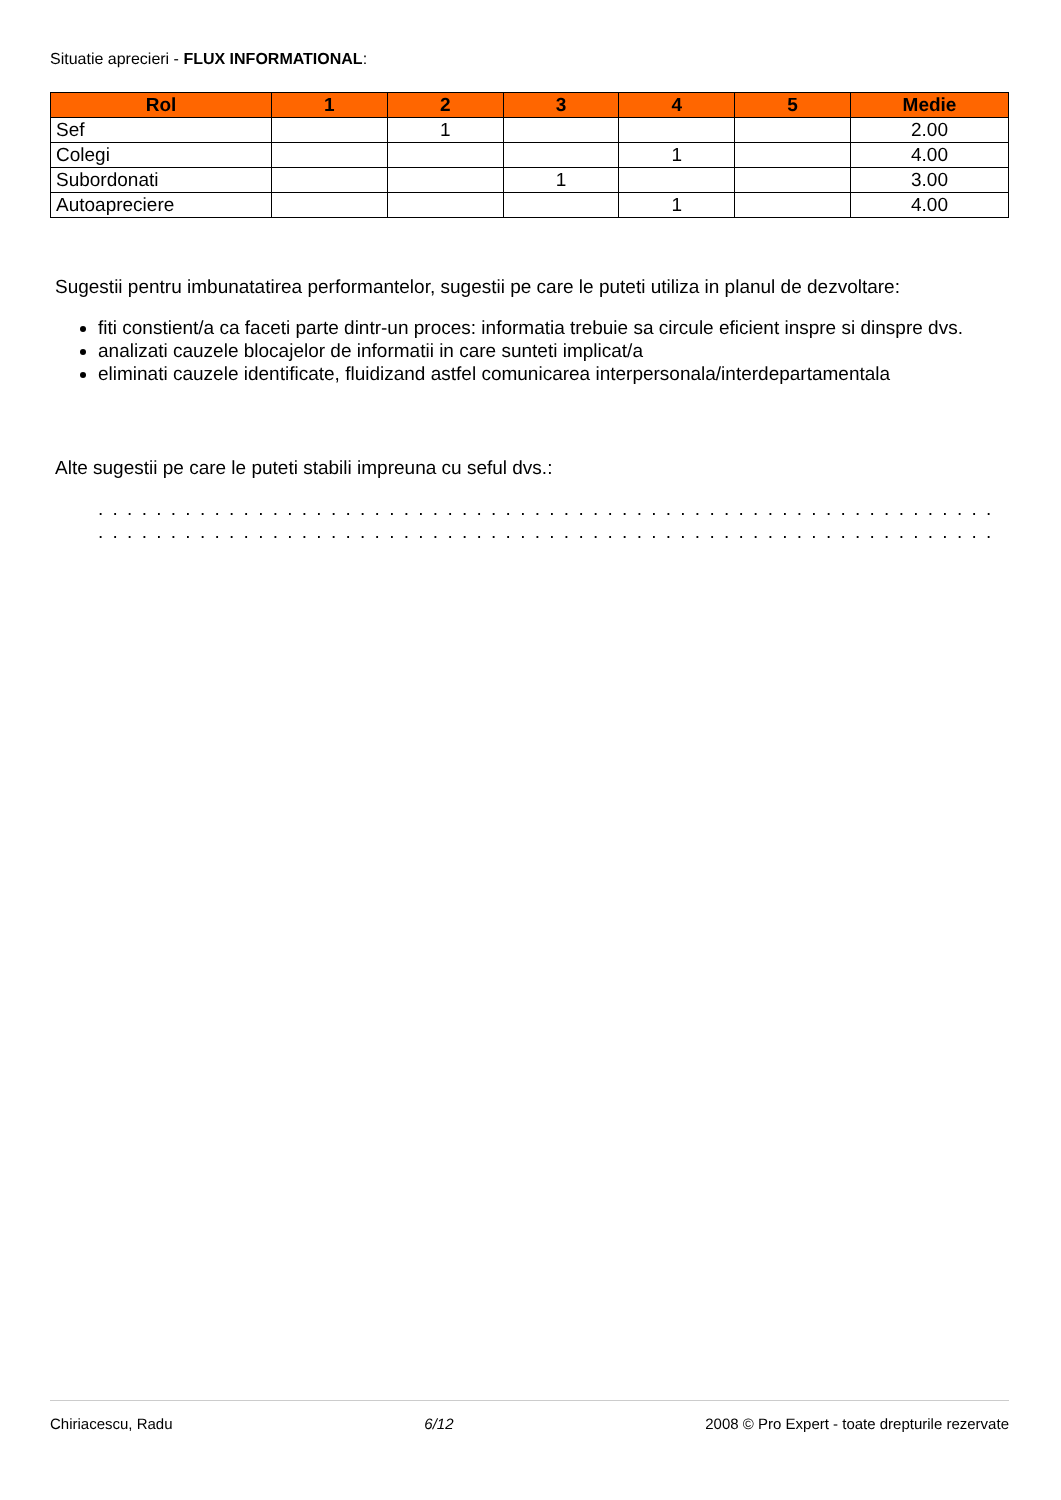Situatie aprecieri - FLUX INFORMATIONAL:
| Rol | 1 | 2 | 3 | 4 | 5 | Medie |
| --- | --- | --- | --- | --- | --- | --- |
| Sef | | 1 | | | | 2.00 |
| Colegi | | | | 1 | | 4.00 |
| Subordonati | | | 1 | | | 3.00 |
| Autoapreciere | | | | 1 | | 4.00 |
Sugestii pentru imbunatatirea performantelor, sugestii pe care le puteti utiliza in planul de dezvoltare:
fiti constient/a ca faceti parte dintr-un proces: informatia trebuie sa circule eficient inspre si dinspre dvs.
analizati cauzele blocajelor de informatii in care sunteti implicat/a
eliminati cauzele identificate, fluidizand astfel comunicarea interpersonala/interdepartamentala
Alte sugestii pe care le puteti stabili impreuna cu seful dvs.:
. . . . . . . . . . . . . . . . . . . . . . . . . . . . . . . . . . . . . . . . . . . . . . . . . . . . . . . . . . . . . . . . . . . . . . . . . . . . . . . . .
. . . . . . . . . . . . . . . . . . . . . . . . . . . . . . . . . . . . . . . . . . . . . . . . . . . . . . . . . . . . . . . . . . . . . . . . . . . . . . . . .
Chiriacescu, Radu 6/12 2008 © Pro Expert - toate drepturile rezervate